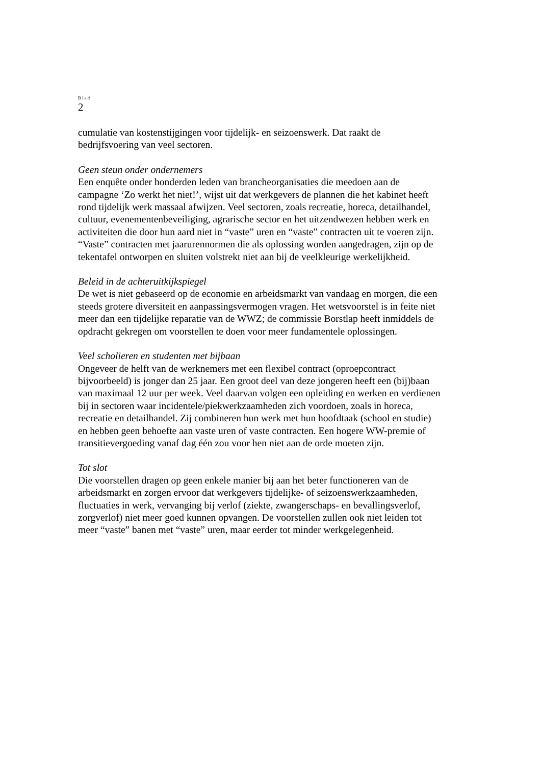Blad
2
cumulatie van kostenstijgingen voor tijdelijk- en seizoenswerk. Dat raakt de
bedrijfsvoering van veel sectoren.
Geen steun onder ondernemers
Een enquête onder honderden leden van brancheorganisaties die meedoen aan de
campagne ‘Zo werkt het niet!’, wijst uit dat werkgevers de plannen die het kabinet heeft
rond tijdelijk werk massaal afwijzen. Veel sectoren, zoals recreatie, horeca, detailhandel,
cultuur, evenementenbeveiliging, agrarische sector en het uitzendwezen hebben werk en
activiteiten die door hun aard niet in “vaste” uren en “vaste” contracten uit te voeren zijn.
“Vaste” contracten met jaarurennormen die als oplossing worden aangedragen, zijn op de
tekentafel ontworpen en sluiten volstrekt niet aan bij de veelkleurige werkelijkheid.
Beleid in de achteruitkijkspiegel
De wet is niet gebaseerd op de economie en arbeidsmarkt van vandaag en morgen, die een
steeds grotere diversiteit en aanpassingsvermogen vragen. Het wetsvoorstel is in feite niet
meer dan een tijdelijke reparatie van de WWZ; de commissie Borstlap heeft inmiddels de
opdracht gekregen om voorstellen te doen voor meer fundamentele oplossingen.
Veel scholieren en studenten met bijbaan
Ongeveer de helft van de werknemers met een flexibel contract (oproepcontract
bijvoorbeeld) is jonger dan 25 jaar. Een groot deel van deze jongeren heeft een (bij)baan
van maximaal 12 uur per week. Veel daarvan volgen een opleiding en werken en verdienen
bij in sectoren waar incidentele/piekwerkzaamheden zich voordoen, zoals in horeca,
recreatie en detailhandel. Zij combineren hun werk met hun hoofdtaak (school en studie)
en hebben geen behoefte aan vaste uren of vaste contracten. Een hogere WW-premie of
transitievergoeding vanaf dag één zou voor hen niet aan de orde moeten zijn.
Tot slot
Die voorstellen dragen op geen enkele manier bij aan het beter functioneren van de
arbeidsmarkt en zorgen ervoor dat werkgevers tijdelijke- of seizoenswerkzaamheden,
fluctuaties in werk, vervanging bij verlof (ziekte, zwangerschaps- en bevallingsverlof,
zorgverlof) niet meer goed kunnen opvangen. De voorstellen zullen ook niet leiden tot
meer “vaste” banen met “vaste” uren, maar eerder tot minder werkgelegenheid.